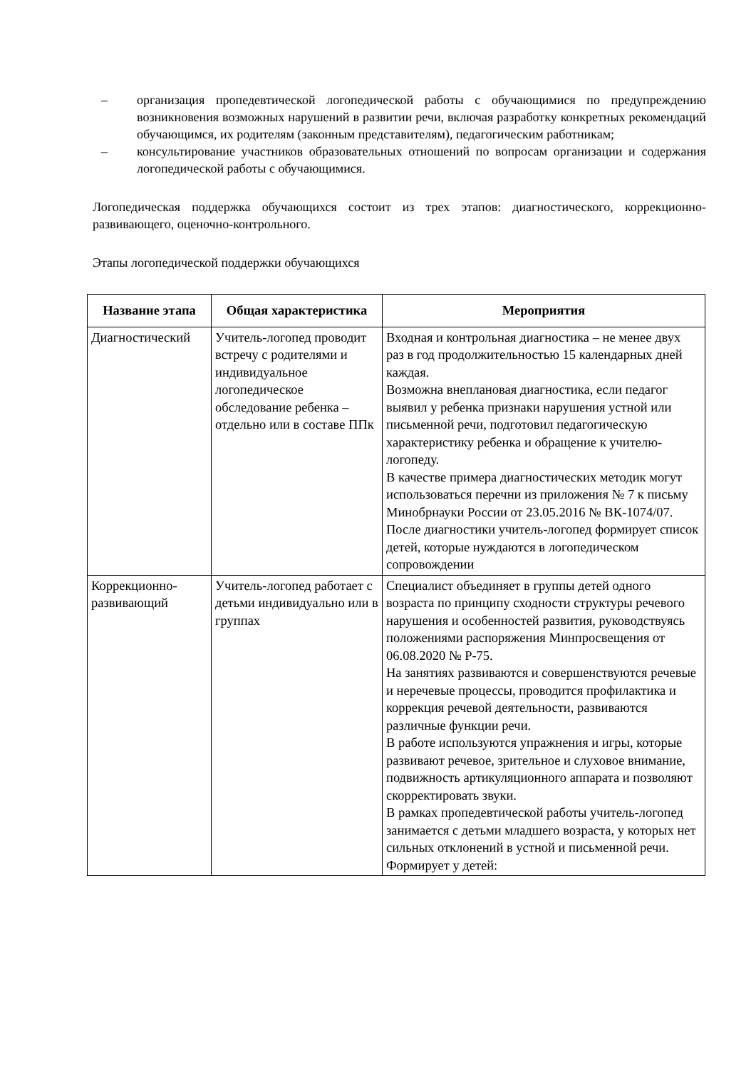– организация пропедевтической логопедической работы с обучающимися по предупреждению возникновения возможных нарушений в развитии речи, включая разработку конкретных рекомендаций обучающимся, их родителям (законным представителям), педагогическим работникам;
– консультирование участников образовательных отношений по вопросам организации и содержания логопедической работы с обучающимися.
Логопедическая поддержка обучающихся состоит из трех этапов: диагностического, коррекционно-развивающего, оценочно-контрольного.
Этапы логопедической поддержки обучающихся
| Название этапа | Общая характеристика | Мероприятия |
| --- | --- | --- |
| Диагностический | Учитель-логопед проводит встречу с родителями и индивидуальное логопедическое обследование ребенка – отдельно или в составе ППк | Входная и контрольная диагностика – не менее двух раз в год продолжительностью 15 календарных дней каждая. Возможна внеплановая диагностика, если педагог выявил у ребенка признаки нарушения устной или письменной речи, подготовил педагогическую характеристику ребенка и обращение к учителю-логопеду. В качестве примера диагностических методик могут использоваться перечни из приложения № 7 к письму Минобрнауки России от 23.05.2016 № ВК-1074/07. После диагностики учитель-логопед формирует список детей, которые нуждаются в логопедическом сопровождении |
| Коррекционно-развивающий | Учитель-логопед работает с детьми индивидуально или в группах | Специалист объединяет в группы детей одного возраста по принципу сходности структуры речевого нарушения и особенностей развития, руководствуясь положениями распоряжения Минпросвещения от 06.08.2020 № Р-75. На занятиях развиваются и совершенствуются речевые и неречевые процессы, проводится профилактика и коррекция речевой деятельности, развиваются различные функции речи. В работе используются упражнения и игры, которые развивают речевое, зрительное и слуховое внимание, подвижность артикуляционного аппарата и позволяют скорректировать звуки. В рамках пропедевтической работы учитель-логопед занимается с детьми младшего возраста, у которых нет сильных отклонений в устной и письменной речи. Формирует у детей: |